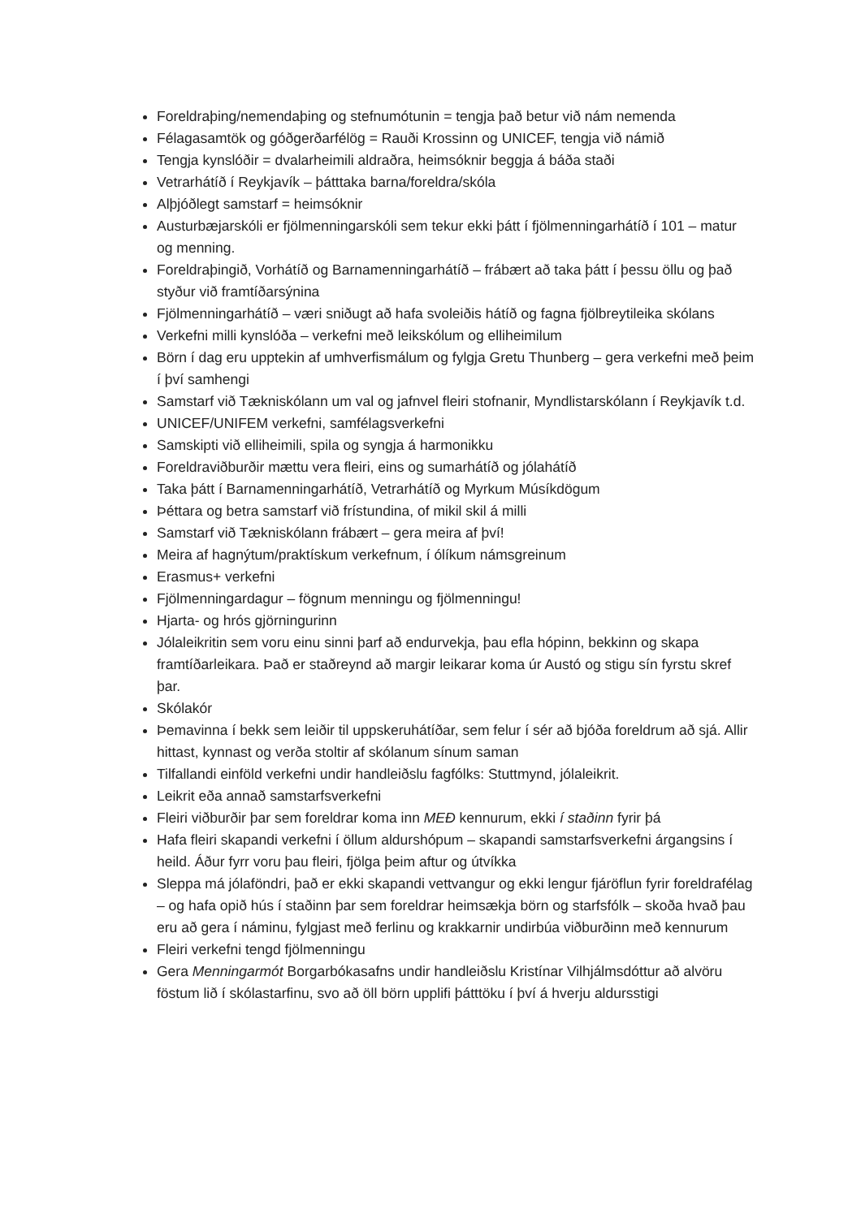Foreldraþing/nemendaþing og stefnumótunin = tengja það betur við nám nemenda
Félagasamtök og góðgerðarfélög = Rauði Krossinn og UNICEF, tengja við námið
Tengja kynslóðir = dvalarheimili aldraðra, heimsóknir beggja á báða staði
Vetrarhátíð í Reykjavík – þátttaka barna/foreldra/skóla
Alþjóðlegt samstarf = heimsóknir
Austurbæjarskóli er fjölmenningarskóli sem tekur ekki þátt í fjölmenningarhátíð í 101 – matur og menning.
Foreldraþingið, Vorhátíð og Barnamenningarhátíð – frábært að taka þátt í þessu öllu og það styður við framtíðarsýnina
Fjölmenningarhátíð – væri sniðugt að hafa svoleiðis hátíð og fagna fjölbreytileika skólans
Verkefni milli kynslóða – verkefni með leikskólum og elliheimilum
Börn í dag eru upptekin af umhverfismálum og fylgja Gretu Thunberg – gera verkefni með þeim í því samhengi
Samstarf við Tækniskólann um val og jafnvel fleiri stofnanir, Myndlistarskólann í Reykjavík t.d.
UNICEF/UNIFEM verkefni, samfélagsverkefni
Samskipti við elliheimili, spila og syngja á harmonikku
Foreldraviðburðir mættu vera fleiri, eins og sumarhátíð og jólahátíð
Taka þátt í Barnamenningarhátíð, Vetrarhátíð og Myrkum Músíkdögum
Þéttara og betra samstarf við frístundina, of mikil skil á milli
Samstarf við Tækniskólann frábært – gera meira af því!
Meira af hagnýtum/praktískum verkefnum, í ólíkum námsgreinum
Erasmus+ verkefni
Fjölmenningardagur – fögnum menningu og fjölmenningu!
Hjarta- og hrós gjörningurinn
Jólaleikritin sem voru einu sinni þarf að endurvekja, þau efla hópinn, bekkinn og skapa framtíðarleikara. Það er staðreynd að margir leikarar koma úr Austó og stigu sín fyrstu skref þar.
Skólakór
Þemavinna í bekk sem leiðir til uppskeruhátíðar, sem felur í sér að bjóða foreldrum að sjá. Allir hittast, kynnast og verða stoltir af skólanum sínum saman
Tilfallandi einföld verkefni undir handleiðslu fagfólks: Stuttmynd, jólaleikrit.
Leikrit eða annað samstarfsverkefni
Fleiri viðburðir þar sem foreldrar koma inn MEÐ kennurum, ekki í staðinn fyrir þá
Hafa fleiri skapandi verkefni í öllum aldurshópum – skapandi samstarfsverkefni árgangsins í heild. Áður fyrr voru þau fleiri, fjölga þeim aftur og útvíkka
Sleppa má jólaföndri, það er ekki skapandi vettvangur og ekki lengur fjáröflun fyrir foreldrafélag – og hafa opið hús í staðinn þar sem foreldrar heimsækja börn og starfsfólk – skoða hvað þau eru að gera í náminu, fylgjast með ferlinu og krakkarnir undirbúa viðburðinn með kennurum
Fleiri verkefni tengd fjölmenningu
Gera Menningarmót Borgarbókasafns undir handleiðslu Kristínar Vilhjálmsdóttur að alvöru föstum lið í skólastarfinu, svo að öll börn upplifi þátttöku í því á hverju aldursstigi